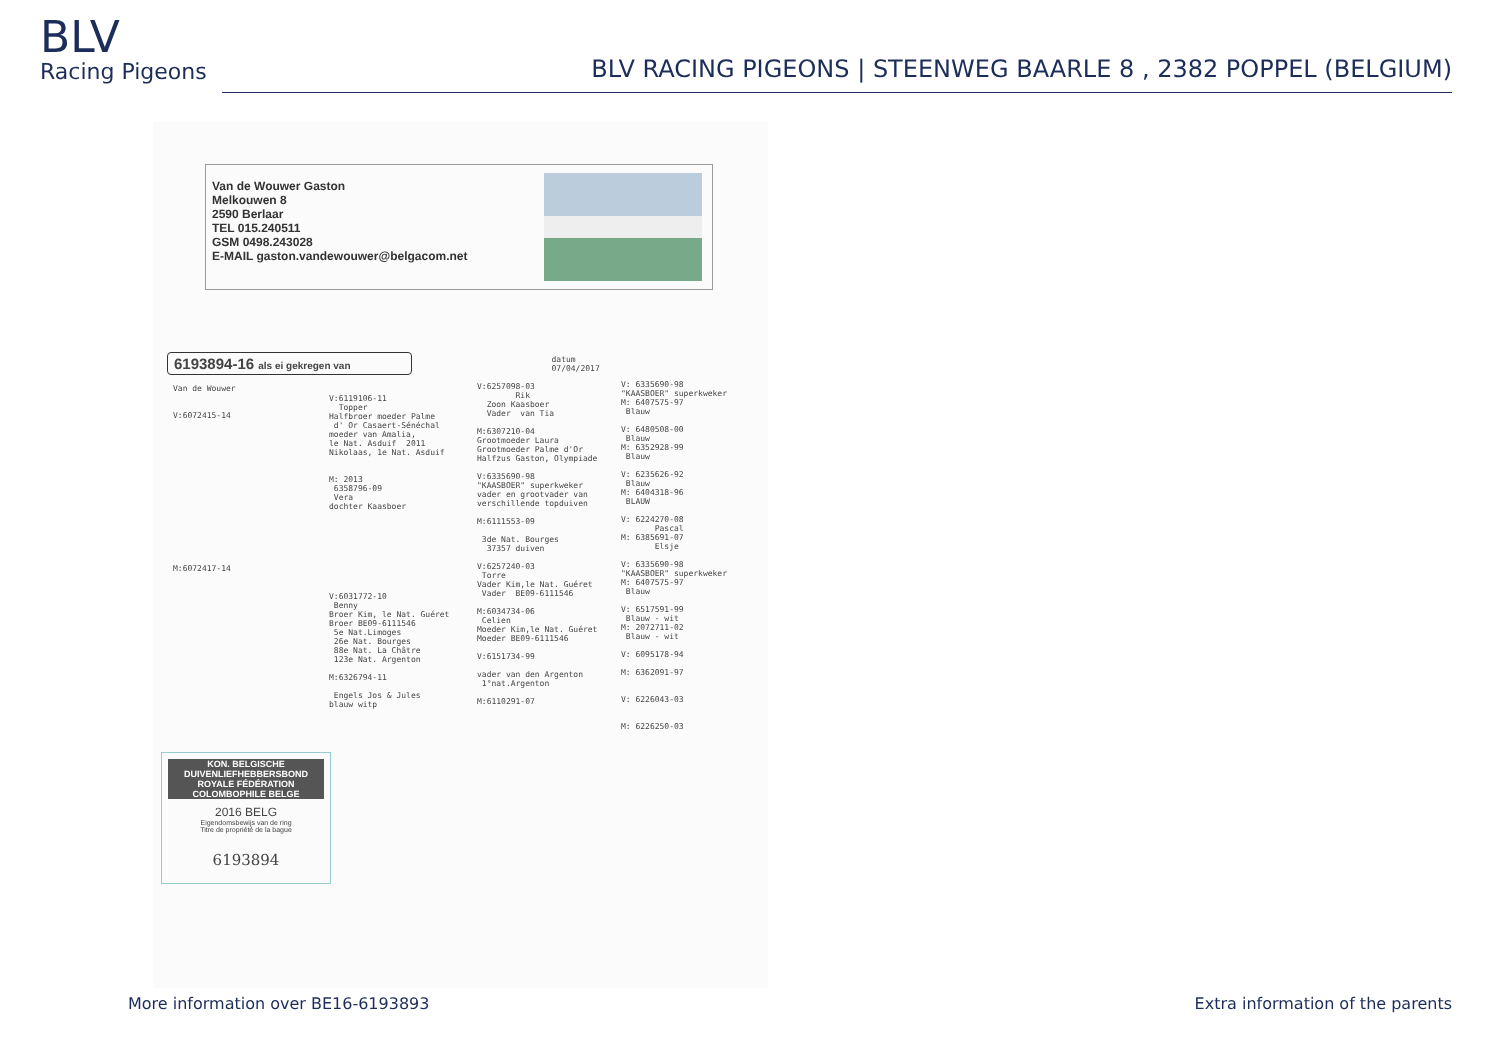BLV
Racing Pigeons
BLV RACING PIGEONS | STEENWEG BAARLE 8 , 2382 POPPEL (BELGIUM)
Van de Wouwer Gaston
Melkouwen 8
2590 Berlaar
TEL 015.240511
GSM 0498.243028
E-MAIL gaston.vandewouwer@belgacom.net
6193894-16 als ei gekregen van datum
07/04/2017
Van de Wouwer V:6072415-14 M:6072417-14
V:6119106-11 Topper Halfbroer moeder Palme d' Or Casaert-Sénéchal moeder van Amalia, le Nat. Asduif 2011 Nikolaas, 1e Nat. Asduif M: 2013 6358796-09 Vera dochter Kaasboer V:6031772-10 Benny Broer Kim, le Nat. Guéret Broer BE09-6111546 5e Nat.Limoges 26e Nat. Bourges 88e Nat. La Châtre 123e Nat. Argenton M:6326794-11 Engels Jos & Jules blauw witp
V:6257098-03 Rik Zoon Kaasboer Vader van Tia M:6307210-04 Grootmoeder Laura Grootmoeder Palme d'Or Halfzus Gaston, Olympiade V:6335690-98 "KAASBOER" superkweker vader en grootvader van verschillende topduiven M:6111553-09 3de Nat. Bourges 37357 duiven V:6257240-03 Torre Vader Kim,le Nat. Guéret Vader BE09-6111546 M:6034734-06 Celien Moeder Kim,le Nat. Guéret Moeder BE09-6111546 V:6151734-99 vader van den Argenton 1°nat.Argenton M:6110291-07
V: 6335690-98 "KAASBOER" superkweker M: 6407575-97 Blauw V: 6480508-00 Blauw M: 6352928-99 Blauw V: 6235626-92 Blauw M: 6404318-96 BLAUW V: 6224270-08 Pascal M: 6385691-07 Elsje V: 6335690-98 "KAASBOER" superkweker M: 6407575-97 Blauw V: 6517591-99 Blauw - wit M: 2072711-02 Blauw - wit V: 6095178-94 M: 6362091-97 V: 6226043-03 M: 6226250-03
KON. BELGISCHE DUIVENLIEFHEBBERSBOND
ROYALE FÉDÉRATION COLOMBOPHILE BELGE
2016 BELG
Eigendomsbewijs van de ring
Titre de propriété de la bague
6193894
More information over BE16-6193893
Extra information of the parents